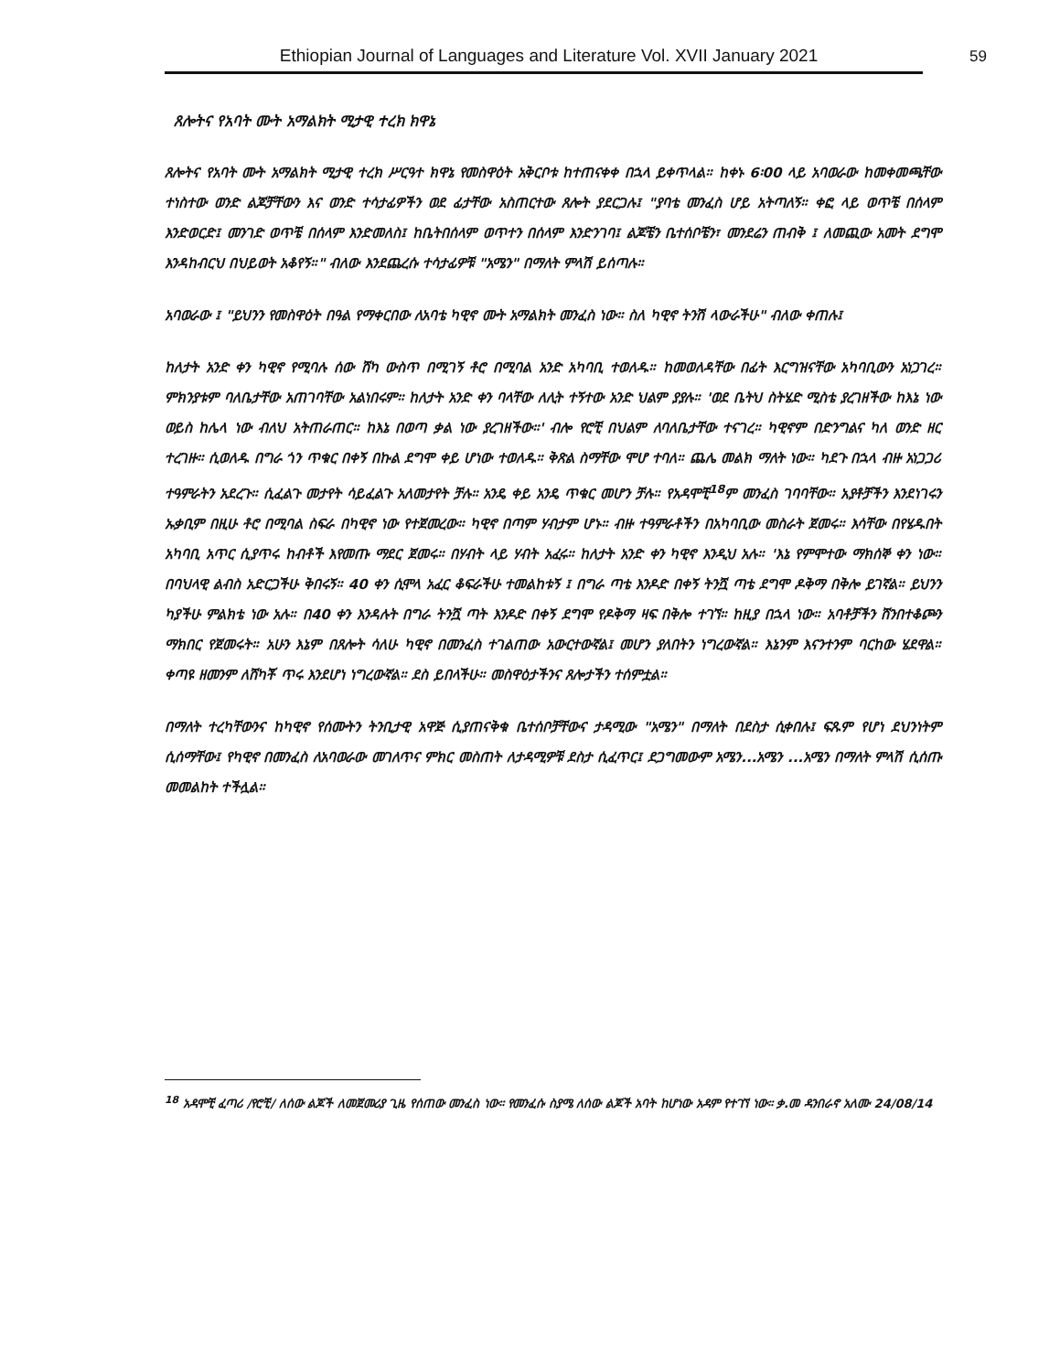Ethiopian Journal of Languages and Literature Vol. XVII January 2021 59
ጸሎትና የአባት ሙት አማልክት ሚታዊ ተረክ ክዋኔ
ጸሎትና የአባት ሙት አማልክት ሚታዊ ተረክ ሥርዓተ ክዋኔ የመስዋዕት አቅርቦቱ ከተጠናቀቀ በኋላ ይቀጥላል። ከቀኑ 6፡00 ላይ አባወራው ከመቀመጫቸው ተነስተው ወንድ ልጆቻቸውን እና ወንድ ተሳታፊዎችን ወደ ፊታቸው አስጠርተው ጸሎት ያደርጋሉ፤ "ያባቴ መንፈስ ሆይ አትጣለኝ። ቀፎ ላይ ወጥቼ በሰላም እንድወርድ፤ መንገድ ወጥቼ በሰላም እንድመለስ፤ ከቤትበሰላም ወጥተን በሰላም እንድንገባ፤ ልጆቼን ቤተሰቦቼን፣ መንደሬን ጠብቅ ፤ ለመጪው አመት ደግሞ እንዳከብርህ በህይወት አቆየኝ።" ብለው እንደጨረሱ ተሳታፊዎቹ "አሜን" በማለት ምላሽ ይሰጣሉ።
አባወራው ፤ "ይህንን የመስዋዕት በዓል የማቀርበው ለአባቴ ካዊኖ ሙት አማልክት መንፈስ ነው። ስለ ካዊኖ ትንሽ ላውራችሁ" ብለው ቀጠሉ፤
ከለታት አንድ ቀን ካዊኖ የሚባሉ ሰው ሸካ ውስጥ በሚገኝ ቶሮ በሚባል አንድ አካባቢ ተወለዱ። ከመወለዳቸው በፊት እርግዝናቸው አካባቢውን አነጋገረ። ምክንያቱም ባለቤታቸው አጠገባቸው አልነበሩም። ከለታት አንድ ቀን ባላቸው ለሊት ተኝተው አንድ ህልም ያያሉ። 'ወደ ቤትህ ስትሄድ ሚስቴ ያረገዘችው ከእኔ ነው ወይስ ከሌላ ነው ብለህ አትጠራጠር። ከእኔ በወጣ ቃል ነው ያረገዘችው።' ብሎ የሮቺ በህልም ለባለቤታቸው ተናገረ። ካዊኖም በድንግልና ካለ ወንድ ዘር ተረገዙ። ሲወለዱ በግራ ጎን ጥቁር በቀኝ በኩል ደግሞ ቀይ ሆነው ተወለዱ። ቅጽል ስማቸው ሞሆ ተባለ። ጨሌ መልክ ማለት ነው። ካደጉ በኋላ ብዙ አነጋጋሪ ተዓምራትን አደረጉ። ሲፈልጉ መታየት ሳይፈልጉ አለመታየት ቻሉ። አንዴ ቀይ አንዴ ጥቁር መሆን ቻሉ። የአዳሞቺ<sup>18</sup>ም መንፈስ ገባባቸው። አያቶቻችን እንደነገሩን ኡቃቢም በዚሁ ቶሮ በሚባል ስፍራ በካዊኖ ነው የተጀመረው። ካዊኖ በጣም ሃብታም ሆኑ። ብዙ ተዓምራቶችን በአካባቢው መስራት ጀመሩ። እሳቸው በየሄዱበት አካባቢ አጥር ሲያጥሩ ከብቶች እየመጡ ማደር ጀመሩ። በሃብት ላይ ሃብት አፈሩ። ከለታት አንድ ቀን ካዊኖ እንዲህ አሉ። 'እኔ የምሞተው ማክሰኞ ቀን ነው። በባህላዊ ልብስ አድርጋችሁ ቅበሩኝ። 40 ቀን ሲሞላ አፈር ቆፍራችሁ ተመልከቱኝ ፤ በግራ ጣቴ እንዶድ በቀኝ ትንሿ ጣቴ ደግሞ ዶቅማ በቅሎ ይገኛል። ይህንን ካያችሁ ምልክቴ ነው አሉ። በ40 ቀን እንዳሉት በግራ ትንሿ ጣት እንዶድ በቀኝ ደግሞ የዶቅማ ዛፍ በቅሎ ተገኘ። ከዚያ በኋላ ነው። አባቶቻችን ሸንበተቆጮን ማክበር የጀመሩት። አሁን እኔም በጸሎት ሳለሁ ካዊኖ በመንፈስ ተገልጠው አውርተውኛል፤ መሆን ያለበትን ነግረውኛል። እኔንም እናንተንም ባርከው ሄደዋል። ቀጣዩ ዘመንም ለሸካቾ ጥሩ እንደሆነ ነግረውኛል። ደስ ይበላችሁ። መስዋዕታችንና ጸሎታችን ተሰምቷል።
በማለት ተረካቸውንና ከካዊኖ የሰሙትን ትንቢታዊ አዋጅ ሲያጠናቅቁ ቤተሰቦቻቸውና ታዳሚው "አሜን" በማለት በደስታ ሲቀበሉ፤ ፍጹም የሆነ ደህንነትም ሲሰማቸው፤ የካዊኖ በመንፈስ ለአባወራው መገለጥና ምክር መስጠት ለታዳሚዎቹ ደስታ ሲፈጥር፤ ደጋግመውም አሜን...አሜን ...አሜን በማለት ምላሽ ሲሰጡ መመልከት ተችሏል።
<sup>18</sup> አዳሞቺ ፈጣሪ /የሮቺ/ ለሰው ልጆች ለመጀመሪያ ጊዜ የሰጠው መንፈስ ነው፡፡ የመንፈሱ ስያሜ ለሰው ልጆች አባት ከሆነው አዳም የተገኘ ነው፡፡ ቃ.መ ዳንበራኖ አለሙ 24/08/14